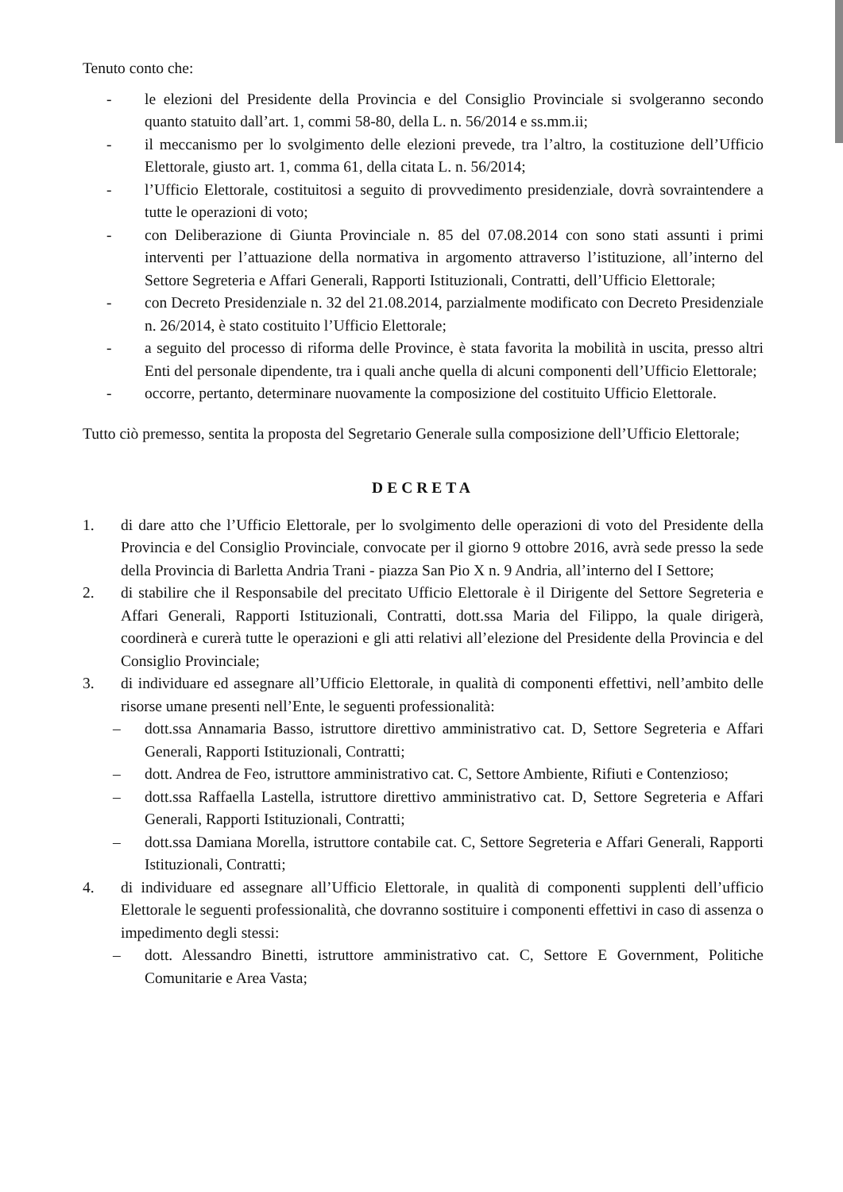Tenuto conto che:
- le elezioni del Presidente della Provincia e del Consiglio Provinciale si svolgeranno secondo quanto statuito dall’art. 1, commi 58-80, della L. n. 56/2014 e ss.mm.ii;
- il meccanismo per lo svolgimento delle elezioni prevede, tra l’altro, la costituzione dell’Ufficio Elettorale, giusto art. 1, comma 61, della citata L. n. 56/2014;
- l’Ufficio Elettorale, costituitosi a seguito di provvedimento presidenziale, dovrà sovraintendere a tutte le operazioni di voto;
- con Deliberazione di Giunta Provinciale n. 85 del 07.08.2014 con sono stati assunti i primi interventi per l’attuazione della normativa in argomento attraverso l’istituzione, all’interno del Settore Segreteria e Affari Generali, Rapporti Istituzionali, Contratti, dell’Ufficio Elettorale;
- con Decreto Presidenziale n. 32 del 21.08.2014, parzialmente modificato con Decreto Presidenziale n. 26/2014, è stato costituito l’Ufficio Elettorale;
- a seguito del processo di riforma delle Province, è stata favorita la mobilità in uscita, presso altri Enti del personale dipendente, tra i quali anche quella di alcuni componenti dell’Ufficio Elettorale;
- occorre, pertanto, determinare nuovamente la composizione del costituito Ufficio Elettorale.
Tutto ciò premesso, sentita la proposta del Segretario Generale sulla composizione dell’Ufficio Elettorale;
DECRETA
1. di dare atto che l’Ufficio Elettorale, per lo svolgimento delle operazioni di voto del Presidente della Provincia e del Consiglio Provinciale, convocate per il giorno 9 ottobre 2016, avrà sede presso la sede della Provincia di Barletta Andria Trani - piazza San Pio X n. 9 Andria, all’interno del I Settore;
2. di stabilire che il Responsabile del precitato Ufficio Elettorale è il Dirigente del Settore Segreteria e Affari Generali, Rapporti Istituzionali, Contratti, dott.ssa Maria del Filippo, la quale dirigerà, coordinerà e curerà tutte le operazioni e gli atti relativi all’elezione del Presidente della Provincia e del Consiglio Provinciale;
3. di individuare ed assegnare all’Ufficio Elettorale, in qualità di componenti effettivi, nell’ambito delle risorse umane presenti nell’Ente, le seguenti professionalità:
– dott.ssa Annamaria Basso, istruttore direttivo amministrativo cat. D, Settore Segreteria e Affari Generali, Rapporti Istituzionali, Contratti;
– dott. Andrea de Feo, istruttore amministrativo cat. C, Settore Ambiente, Rifiuti e Contenzioso;
– dott.ssa Raffaella Lastella, istruttore direttivo amministrativo cat. D, Settore Segreteria e Affari Generali, Rapporti Istituzionali, Contratti;
– dott.ssa Damiana Morella, istruttore contabile cat. C, Settore Segreteria e Affari Generali, Rapporti Istituzionali, Contratti;
4. di individuare ed assegnare all’Ufficio Elettorale, in qualità di componenti supplenti dell’ufficio Elettorale le seguenti professionalità, che dovranno sostituire i componenti effettivi in caso di assenza o impedimento degli stessi:
– dott. Alessandro Binetti, istruttore amministrativo cat. C, Settore E Government, Politiche Comunitarie e Area Vasta;